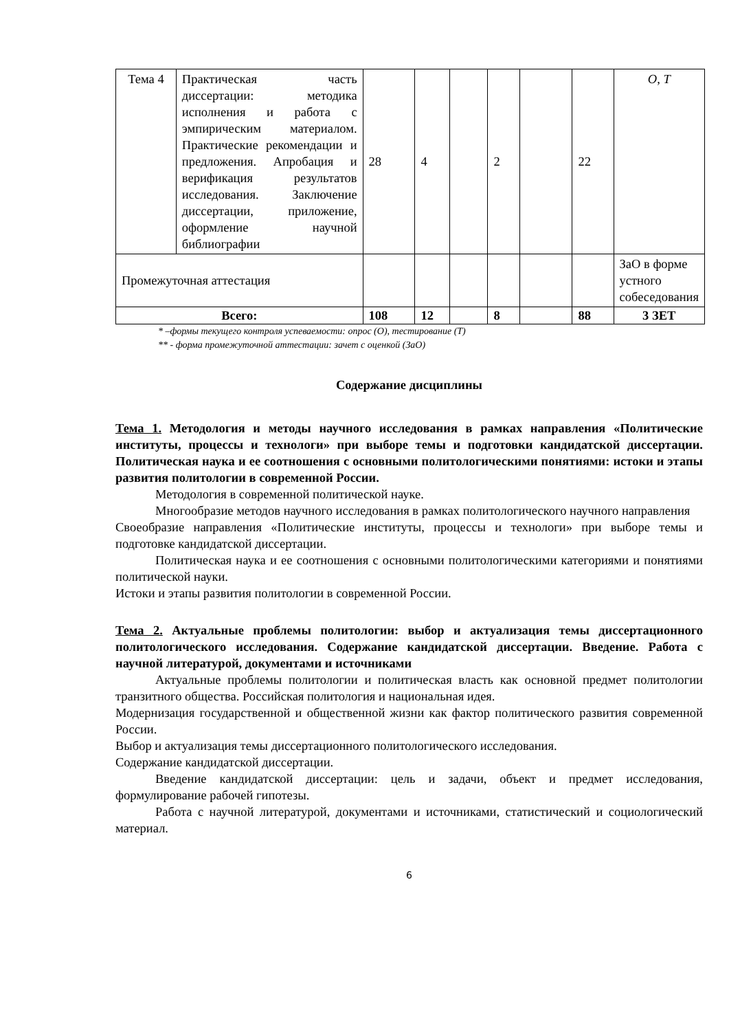| Тема 4 | Практическая часть диссертации: методика исполнения и работа с эмпирическим материалом. Практические рекомендации и предложения. Апробация и верификация результатов исследования. Заключение диссертации, приложение, оформление научной библиографии | 28 | 4 | | 2 | | 22 | O, T |
| Промежуточная аттестация | | | | | | | | ЗаО в форме устного собеседования |
| Всего: | | 108 | 12 | | 8 | | 88 | 3 ЗЕТ |
* –формы текущего контроля успеваемости: опрос (О), тестирование (Т)
** - форма промежуточной аттестации: зачет с оценкой (ЗаО)
Содержание дисциплины
Тема 1. Методология и методы научного исследования в рамках направления «Политические институты, процессы и технологи» при выборе темы и подготовки кандидатской диссертации. Политическая наука и ее соотношения с основными политологическими понятиями: истоки и этапы развития политологии в современной России.
Методология в современной политической науке.
Многообразие методов научного исследования в рамках политологического научного направления
Своеобразие направления «Политические институты, процессы и технологи» при выборе темы и подготовке кандидатской диссертации.
Политическая наука и ее соотношения с основными политологическими категориями и понятиями политической науки.
Истоки и этапы развития политологии в современной России.
Тема 2. Актуальные проблемы политологии: выбор и актуализация темы диссертационного политологического исследования. Содержание кандидатской диссертации. Введение. Работа с научной литературой, документами и источниками
Актуальные проблемы политологии и политическая власть как основной предмет политологии транзитного общества. Российская политология и национальная идея.
Модернизация государственной и общественной жизни как фактор политического развития современной России.
Выбор и актуализация темы диссертационного политологического исследования.
Содержание кандидатской диссертации.
Введение кандидатской диссертации: цель и задачи, объект и предмет исследования, формулирование рабочей гипотезы.
Работа с научной литературой, документами и источниками, статистический и социологический материал.
6